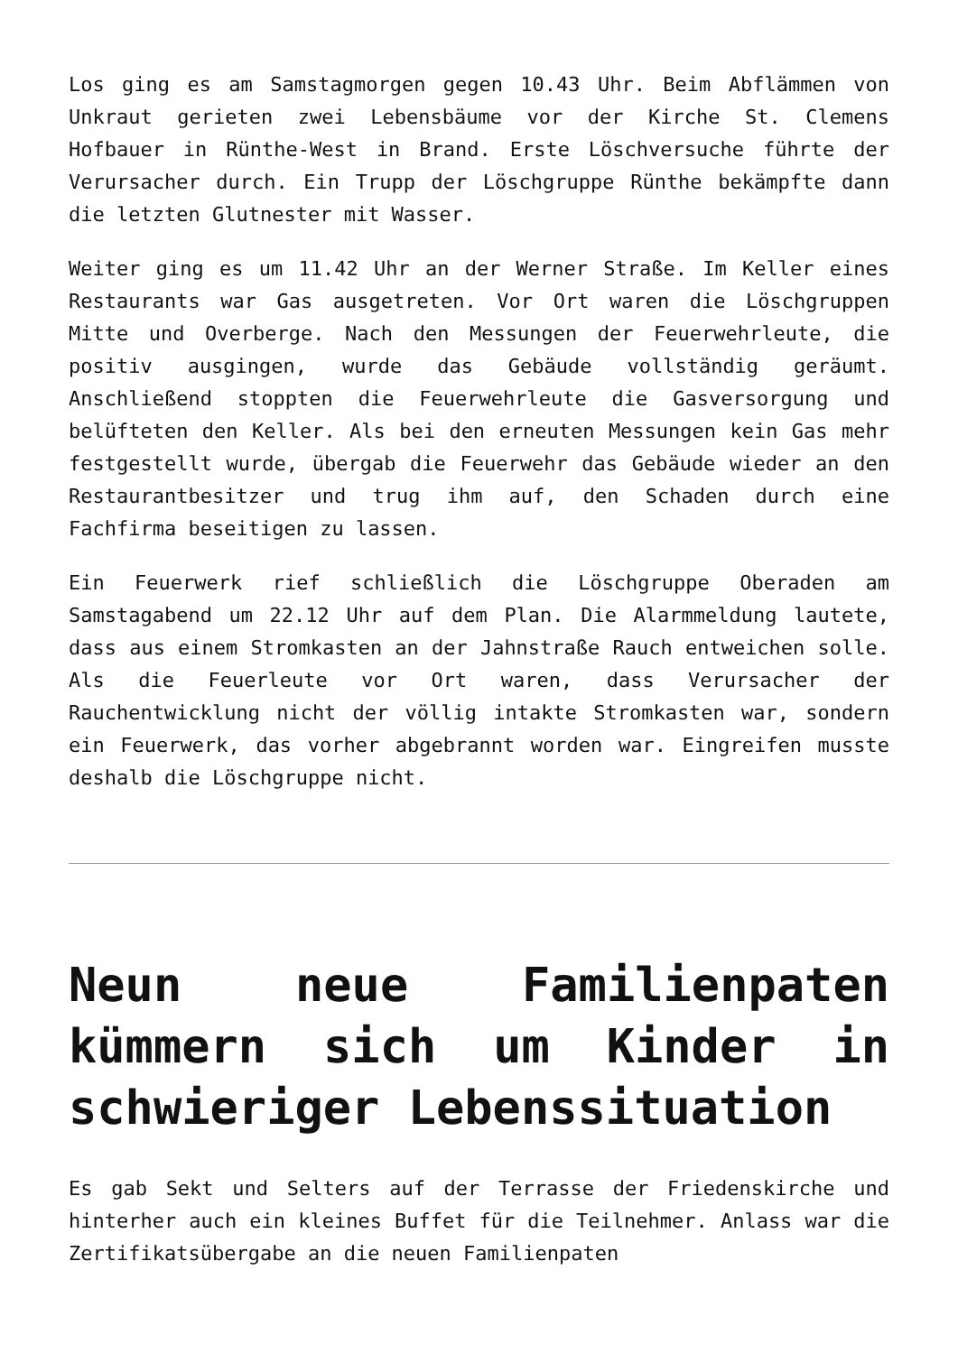Los ging es am Samstagmorgen gegen 10.43 Uhr. Beim Abflämmen von Unkraut gerieten zwei Lebensbäume vor der Kirche St. Clemens Hofbauer in Rünthe-West in Brand. Erste Löschversuche führte der Verursacher durch. Ein Trupp der Löschgruppe Rünthe bekämpfte dann die letzten Glutnester mit Wasser.
Weiter ging es um 11.42 Uhr an der Werner Straße. Im Keller eines Restaurants war Gas ausgetreten. Vor Ort waren die Löschgruppen Mitte und Overberge. Nach den Messungen der Feuerwehrleute, die positiv ausgingen, wurde das Gebäude vollständig geräumt. Anschließend stoppten die Feuerwehrleute die Gasversorgung und belüfteten den Keller. Als bei den erneuten Messungen kein Gas mehr festgestellt wurde, übergab die Feuerwehr das Gebäude wieder an den Restaurantbesitzer und trug ihm auf, den Schaden durch eine Fachfirma beseitigen zu lassen.
Ein Feuerwerk rief schließlich die Löschgruppe Oberaden am Samstagabend um 22.12 Uhr auf dem Plan. Die Alarmmeldung lautete, dass aus einem Stromkasten an der Jahnstraße Rauch entweichen solle. Als die Feuerleute vor Ort waren, dass Verursacher der Rauchentwicklung nicht der völlig intakte Stromkasten war, sondern ein Feuerwerk, das vorher abgebrannt worden war. Eingreifen musste deshalb die Löschgruppe nicht.
Neun neue Familienpaten kümmern sich um Kinder in schwieriger Lebenssituation
Es gab Sekt und Selters auf der Terrasse der Friedenskirche und hinterher auch ein kleines Buffet für die Teilnehmer. Anlass war die Zertifikatsübergabe an die neuen Familienpaten